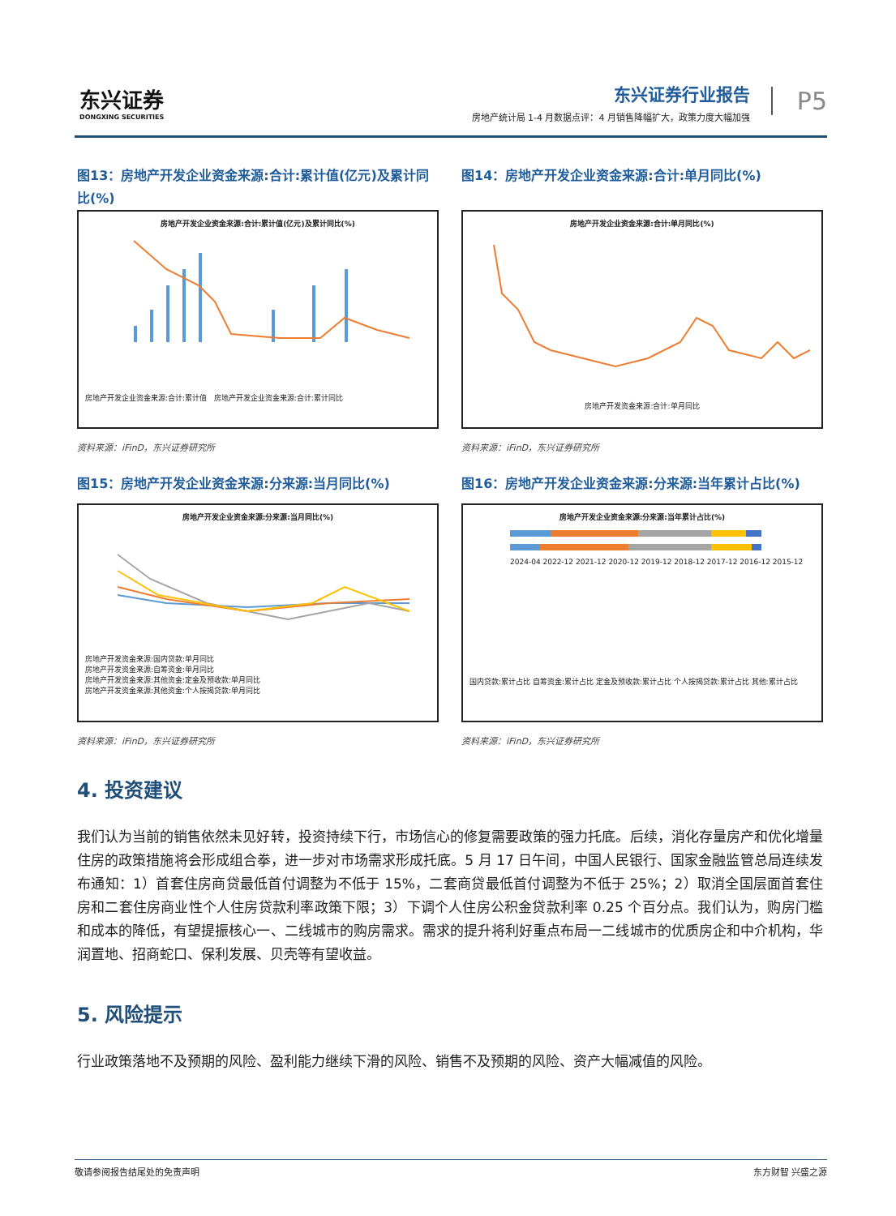东兴证券
DONGXING SECURITIES
东兴证券行业报告
房地产统计局 1-4 月数据点评：4 月销售降幅扩大，政策力度大幅加强
P5
图13：房地产开发企业资金来源:合计:累计值(亿元)及累计同比(%)
房地产开发企业资金来源:合计:累计值(亿元)及累计同比(%)
房地产开发企业资金来源:合计:累计值 房地产开发企业资金来源:合计:累计同比
资料来源：iFinD，东兴证券研究所
图14：房地产开发企业资金来源:合计:单月同比(%)
房地产开发企业资金来源:合计:单月同比(%)
房地产开发资金来源:合计:单月同比
资料来源：iFinD，东兴证券研究所
图15：房地产开发企业资金来源:分来源:当月同比(%)
房地产开发企业资金来源:分来源:当月同比(%)
房地产开发资金来源:国内贷款:单月同比
房地产开发资金来源:自筹资金:单月同比
房地产开发资金来源:其他资金:定金及预收款:单月同比
房地产开发资金来源:其他资金:个人按揭贷款:单月同比
资料来源：iFinD，东兴证券研究所
图16：房地产开发企业资金来源:分来源:当年累计占比(%)
房地产开发企业资金来源:分来源:当年累计占比(%)
2024-04 2022-12 2021-12 2020-12 2019-12 2018-12 2017-12 2016-12 2015-12
国内贷款:累计占比 自筹资金:累计占比 定金及预收款:累计占比 个人按揭贷款:累计占比 其他:累计占比
资料来源：iFinD，东兴证券研究所
4. 投资建议
我们认为当前的销售依然未见好转，投资持续下行，市场信心的修复需要政策的强力托底。后续，消化存量房产和优化增量住房的政策措施将会形成组合拳，进一步对市场需求形成托底。5 月 17 日午间，中国人民银行、国家金融监管总局连续发布通知：1）首套住房商贷最低首付调整为不低于 15%，二套商贷最低首付调整为不低于 25%；2）取消全国层面首套住房和二套住房商业性个人住房贷款利率政策下限；3）下调个人住房公积金贷款利率 0.25 个百分点。我们认为，购房门槛和成本的降低，有望提振核心一、二线城市的购房需求。需求的提升将利好重点布局一二线城市的优质房企和中介机构，华润置地、招商蛇口、保利发展、贝壳等有望收益。
5. 风险提示
行业政策落地不及预期的风险、盈利能力继续下滑的风险、销售不及预期的风险、资产大幅减值的风险。
敬请参阅报告结尾处的免责声明 东方财智 兴盛之源